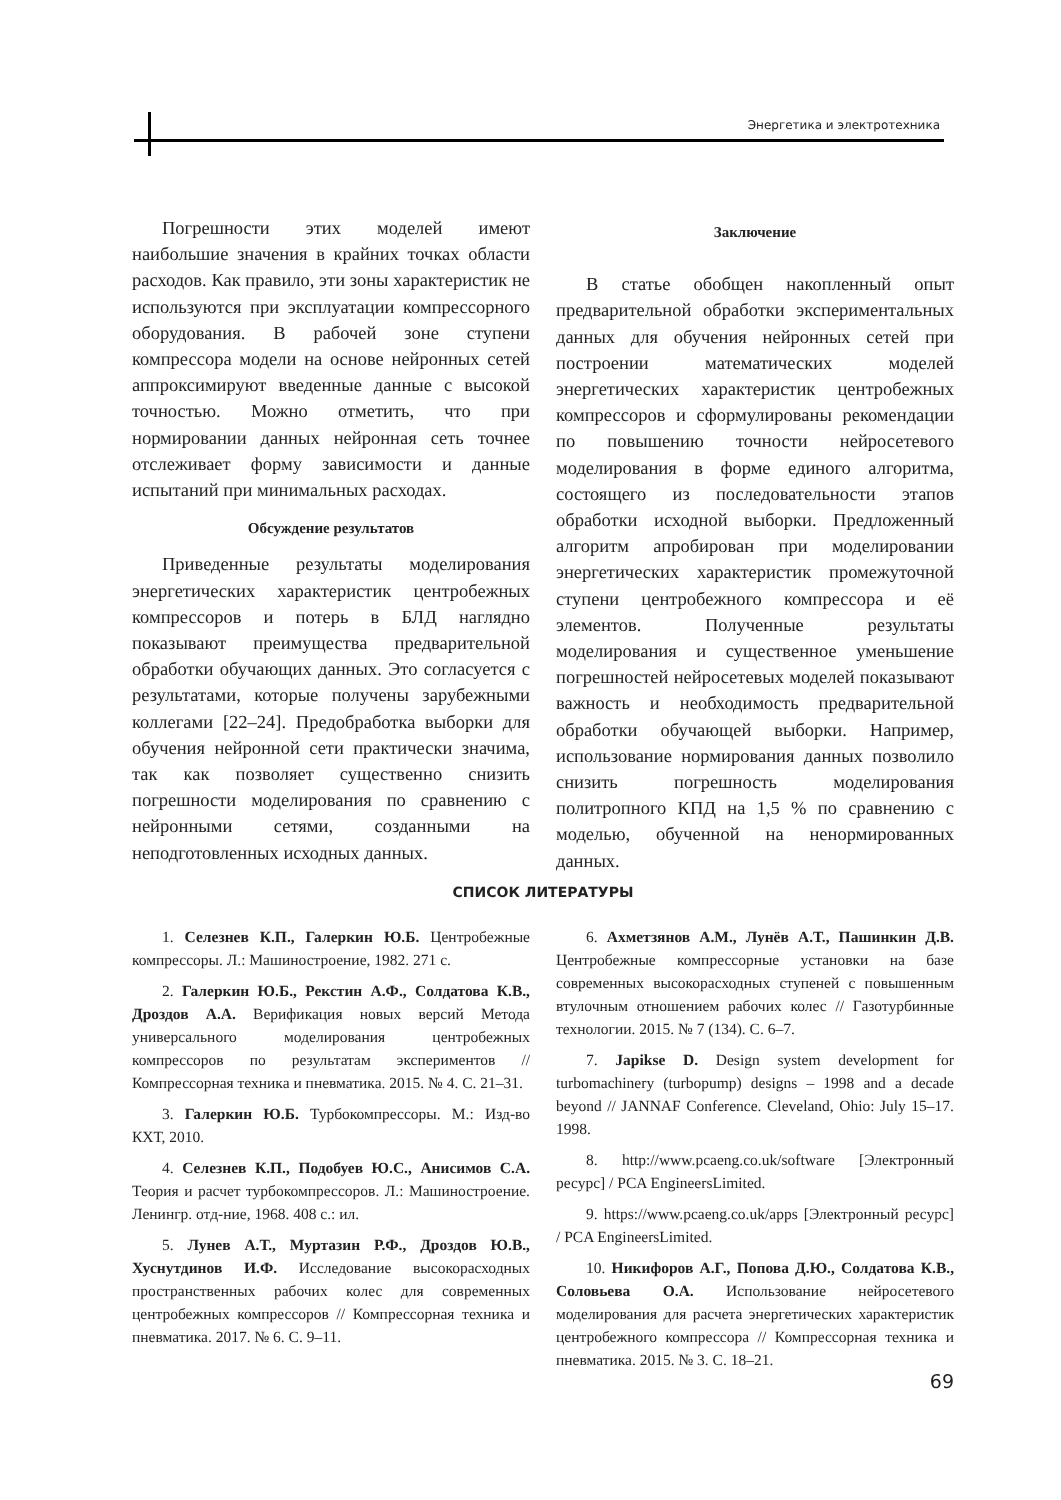Энергетика и электротехника
Погрешности этих моделей имеют наибольшие значения в крайних точках области расходов. Как правило, эти зоны характеристик не используются при эксплуатации компрессорного оборудования. В рабочей зоне ступени компрессора модели на основе нейронных сетей аппроксимируют введенные данные с высокой точностью. Можно отметить, что при нормировании данных нейронная сеть точнее отслеживает форму зависимости и данные испытаний при минимальных расходах.
Обсуждение результатов
Приведенные результаты моделирования энергетических характеристик центробежных компрессоров и потерь в БЛД наглядно показывают преимущества предварительной обработки обучающих данных. Это согласуется с результатами, которые получены зарубежными коллегами [22–24]. Предобработка выборки для обучения нейронной сети практически значима, так как позволяет существенно снизить погрешности моделирования по сравнению с нейронными сетями, созданными на неподготовленных исходных данных.
Заключение
В статье обобщен накопленный опыт предварительной обработки экспериментальных данных для обучения нейронных сетей при построении математических моделей энергетических характеристик центробежных компрессоров и сформулированы рекомендации по повышению точности нейросетевого моделирования в форме единого алгоритма, состоящего из последовательности этапов обработки исходной выборки. Предложенный алгоритм апробирован при моделировании энергетических характеристик промежуточной ступени центробежного компрессора и её элементов. Полученные результаты моделирования и существенное уменьшение погрешностей нейросетевых моделей показывают важность и необходимость предварительной обработки обучающей выборки. Например, использование нормирования данных позволило снизить погрешность моделирования политропного КПД на 1,5 % по сравнению с моделью, обученной на ненормированных данных.
СПИСОК ЛИТЕРАТУРЫ
1. Селезнев К.П., Галеркин Ю.Б. Центробежные компрессоры. Л.: Машиностроение, 1982. 271 с.
2. Галеркин Ю.Б., Рекстин А.Ф., Солдатова К.В., Дроздов А.А. Верификация новых версий Метода универсального моделирования центробежных компрессоров по результатам экспериментов // Компрессорная техника и пневматика. 2015. № 4. С. 21–31.
3. Галеркин Ю.Б. Турбокомпрессоры. М.: Изд-во КХТ, 2010.
4. Селезнев К.П., Подобуев Ю.С., Анисимов С.А. Теория и расчет турбокомпрессоров. Л.: Машиностроение. Ленингр. отд-ние, 1968. 408 с.: ил.
5. Лунев А.Т., Муртазин Р.Ф., Дроздов Ю.В., Хуснутдинов И.Ф. Исследование высокорасходных пространственных рабочих колес для современных центробежных компрессоров // Компрессорная техника и пневматика. 2017. № 6. С. 9–11.
6. Ахметзянов А.М., Лунёв А.Т., Пашинкин Д.В. Центробежные компрессорные установки на базе современных высокорасходных ступеней с повышенным втулочным отношением рабочих колес // Газотурбинные технологии. 2015. № 7 (134). С. 6–7.
7. Japikse D. Design system development for turbomachinery (turbopump) designs – 1998 and a decade beyond // JANNAF Conference. Cleveland, Ohio: July 15–17. 1998.
8. http://www.pcaeng.co.uk/software [Электронный ресурс] / PCA EngineersLimited.
9. https://www.pcaeng.co.uk/apps [Электронный ресурс] / PCA EngineersLimited.
10. Никифоров А.Г., Попова Д.Ю., Солдатова К.В., Соловьева О.А. Использование нейросетевого моделирования для расчета энергетических характеристик центробежного компрессора // Компрессорная техника и пневматика. 2015. № 3. С. 18–21.
69